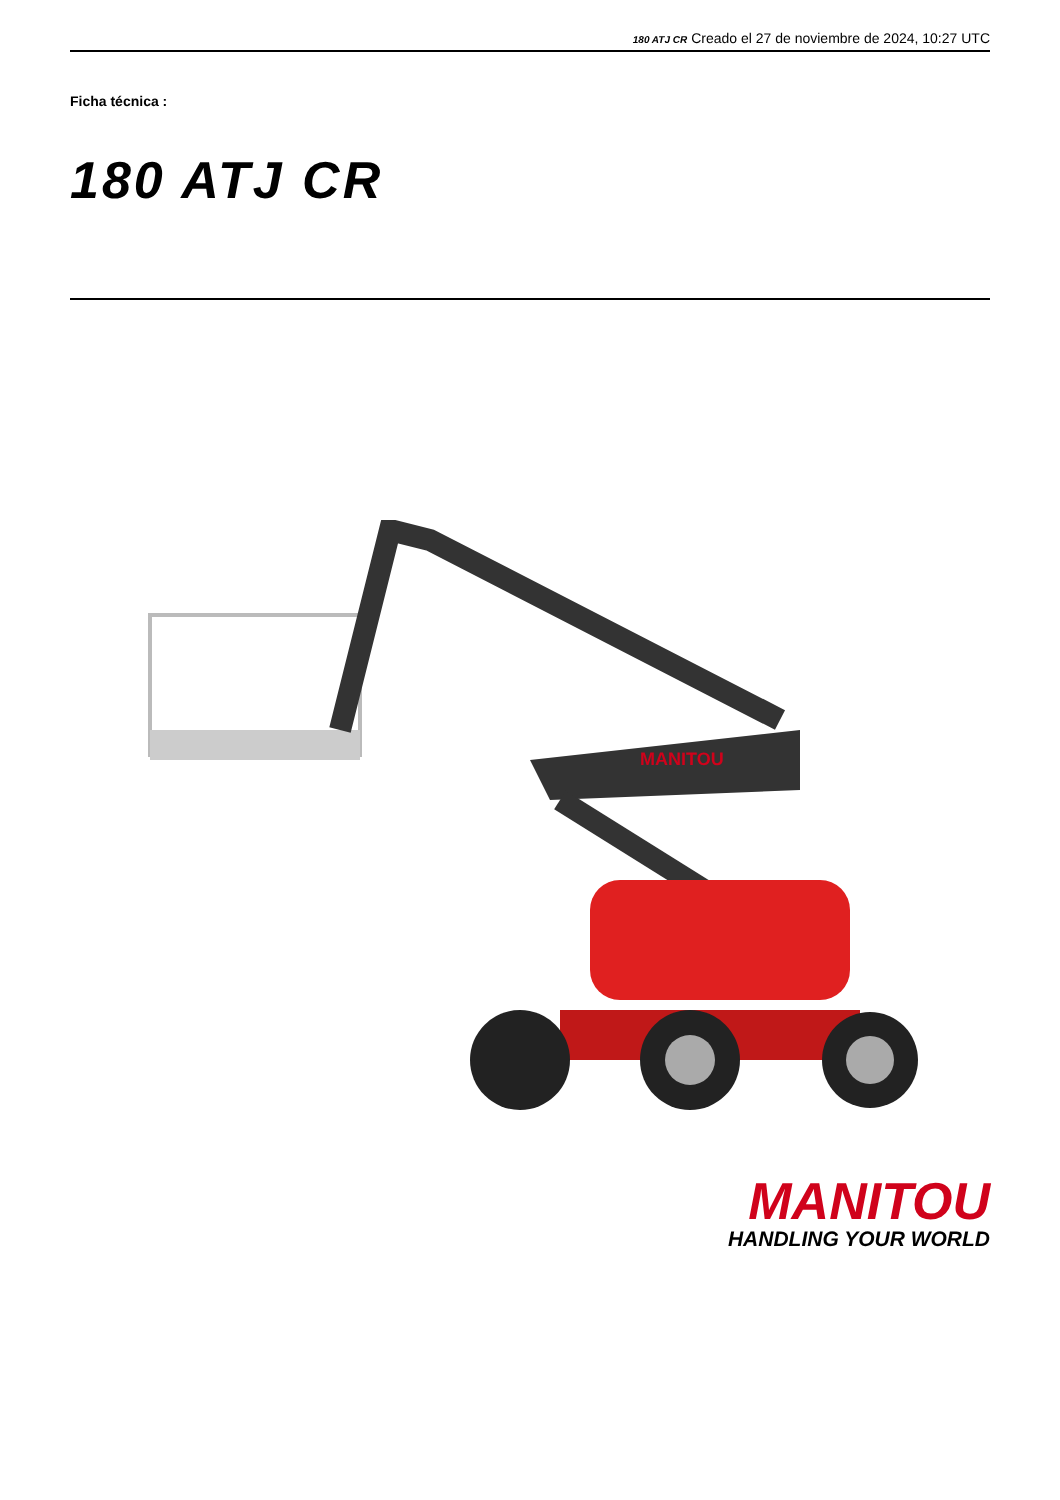180 ATJ CR Creado el 27 de noviembre de 2024, 10:27 UTC
Ficha técnica :
180 ATJ CR
MANITOU
MANITOU
HANDLING YOUR WORLD